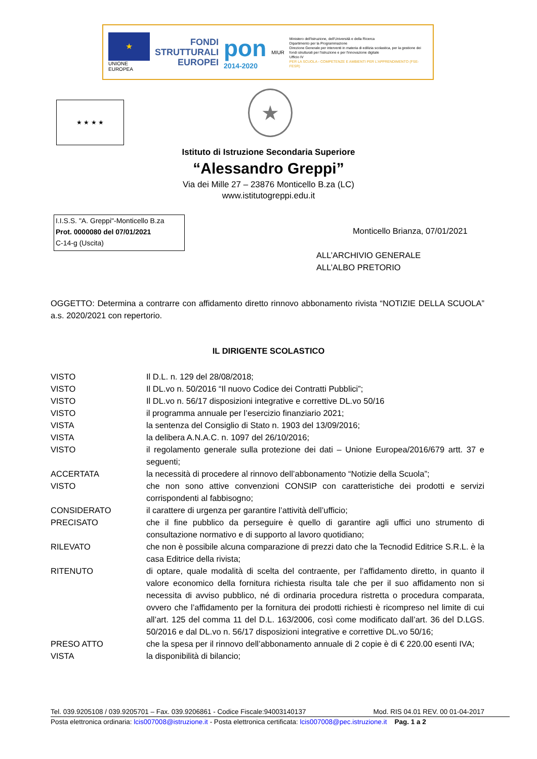★
UNIONE EUROPEA
FONDI
STRUTTURALI
EUROPEI
pon
2014-2020
MIUR
Ministero dell'Istruzione, dell'Università e della Ricerca
Dipartimento per la Programmazione
Direzione Generale per interventi in materia di edilizia scolastica, per la gestione dei fondi strutturali per l'istruzione e per l'innovazione digitale
Ufficio IV
PER LA SCUOLA - COMPETENZE E AMBIENTI PER L'APPRENDIMENTO (FSE-FESR)
★ ★ ★ ★ ★
Istituto di Istruzione Secondaria Superiore
“Alessandro Greppi”
Via dei Mille 27 – 23876 Monticello B.za (LC)
www.istitutogreppi.edu.it
I.I.S.S. "A. Greppi"-Monticello B.za
Prot. 0000080 del 07/01/2021
C-14-g (Uscita)
Monticello Brianza, 07/01/2021
ALL’ARCHIVIO GENERALE
ALL’ALBO PRETORIO
OGGETTO: Determina a contrarre con affidamento diretto rinnovo abbonamento rivista “NOTIZIE DELLA SCUOLA” a.s. 2020/2021 con repertorio.
IL DIRIGENTE SCOLASTICO
VISTO Il D.L. n. 129 del 28/08/2018;
VISTO Il DL.vo n. 50/2016 “Il nuovo Codice dei Contratti Pubblici”;
VISTO Il DL.vo n. 56/17 disposizioni integrative e correttive DL.vo 50/16
VISTO il programma annuale per l’esercizio finanziario 2021;
VISTA la sentenza del Consiglio di Stato n. 1903 del 13/09/2016;
VISTA la delibera A.N.A.C. n. 1097 del 26/10/2016;
VISTO il regolamento generale sulla protezione dei dati – Unione Europea/2016/679 artt. 37 e seguenti;
ACCERTATA la necessità di procedere al rinnovo dell’abbonamento “Notizie della Scuola”;
VISTO che non sono attive convenzioni CONSIP con caratteristiche dei prodotti e servizi corrispondenti al fabbisogno;
CONSIDERATO il carattere di urgenza per garantire l’attività dell’ufficio;
PRECISATO che il fine pubblico da perseguire è quello di garantire agli uffici uno strumento di consultazione normativo e di supporto al lavoro quotidiano;
RILEVATO che non è possibile alcuna comparazione di prezzi dato che la Tecnodid Editrice S.R.L. è la casa Editrice della rivista;
RITENUTO di optare, quale modalità di scelta del contraente, per l’affidamento diretto, in quanto il valore economico della fornitura richiesta risulta tale che per il suo affidamento non si necessita di avviso pubblico, né di ordinaria procedura ristretta o procedura comparata, ovvero che l’affidamento per la fornitura dei prodotti richiesti è ricompreso nel limite di cui all’art. 125 del comma 11 del D.L. 163/2006, così come modificato dall’art. 36 del D.LGS. 50/2016 e dal DL.vo n. 56/17 disposizioni integrative e correttive DL.vo 50/16;
PRESO ATTO che la spesa per il rinnovo dell’abbonamento annuale di 2 copie è di € 220.00 esenti IVA;
VISTA la disponibilità di bilancio;
Tel. 039.9205108 / 039.9205701 – Fax. 039.9206861 - Codice Fiscale:94003140137 Mod. RIS 04.01 REV. 00 01-04-2017
Posta elettronica ordinaria: lcis007008@istruzione.it - Posta elettronica certificata: lcis007008@pec.istruzione.it Pag. 1 a 2